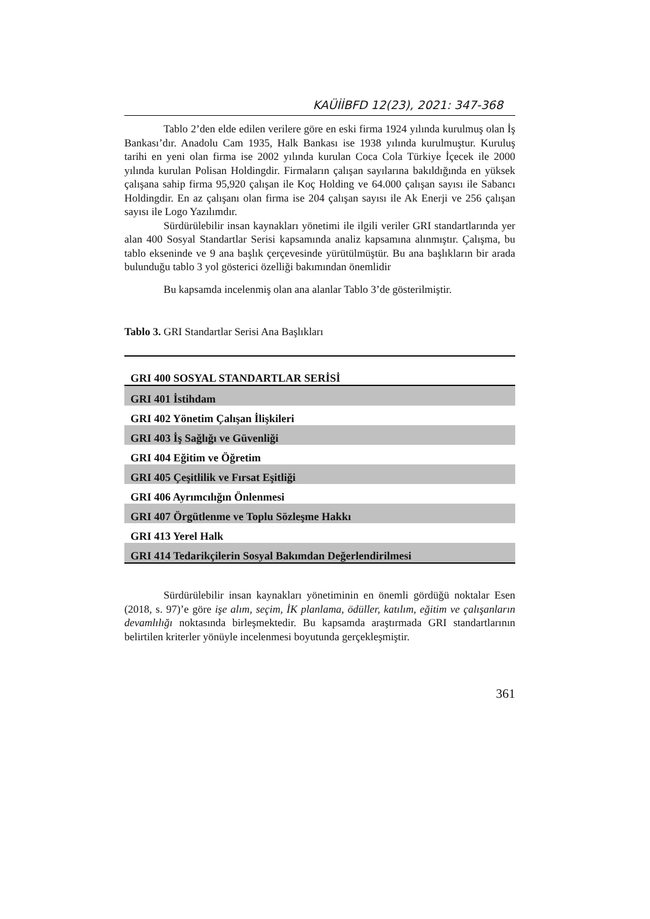KAÜİİBFD 12(23), 2021: 347-368
Tablo 2’den elde edilen verilere göre en eski firma 1924 yılında kurulmuş olan İş Bankası’dır. Anadolu Cam 1935, Halk Bankası ise 1938 yılında kurulmuştur. Kuruluş tarihi en yeni olan firma ise 2002 yılında kurulan Coca Cola Türkiye İçecek ile 2000 yılında kurulan Polisan Holdingdir. Firmaların çalışan sayılarına bakıldığında en yüksek çalışana sahip firma 95,920 çalışan ile Koç Holding ve 64.000 çalışan sayısı ile Sabancı Holdingdir. En az çalışanı olan firma ise 204 çalışan sayısı ile Ak Enerji ve 256 çalışan sayısı ile Logo Yazılımdır.
Sürdürülebilir insan kaynakları yönetimi ile ilgili veriler GRI standartlarında yer alan 400 Sosyal Standartlar Serisi kapsamında analiz kapsamına alınmıştır. Çalışma, bu tablo ekseninde ve 9 ana başlık çerçevesinde yürütülmüştür. Bu ana başlıkların bir arada bulunduğu tablo 3 yol gösterici özelliği bakımından önemlidir
Bu kapsamda incelenmiş olan ana alanlar Tablo 3’de gösterilmiştir.
Tablo 3. GRI Standartlar Serisi Ana Başlıkları
| GRI 400 SOSYAL STANDARTLAR SERİSİ |
| --- |
| GRI 401 İstihdam |
| GRI 402 Yönetim Çalışan İlişkileri |
| GRI 403 İş Sağlığı ve Güvenliği |
| GRI 404 Eğitim ve Öğretim |
| GRI 405 Çeşitlilik ve Fırsat Eşitliği |
| GRI 406 Ayrımcılığın Önlenmesi |
| GRI 407 Örgütlenme ve Toplu Sözleşme Hakkı |
| GRI 413 Yerel Halk |
| GRI 414 Tedarikçilerin Sosyal Bakımdan Değerlendirilmesi |
Sürdürülebilir insan kaynakları yönetiminin en önemli gördüğü noktalar Esen (2018, s. 97)’e göre işe alım, seçim, İK planlama, ödüller, katılım, eğitim ve çalışanların devamlılığı noktasında birleşmektedir. Bu kapsamda araştırmada GRI standartlarının belirtilen kriterler yönüyle incelenmesi boyutunda gerçekleşmiştir.
361